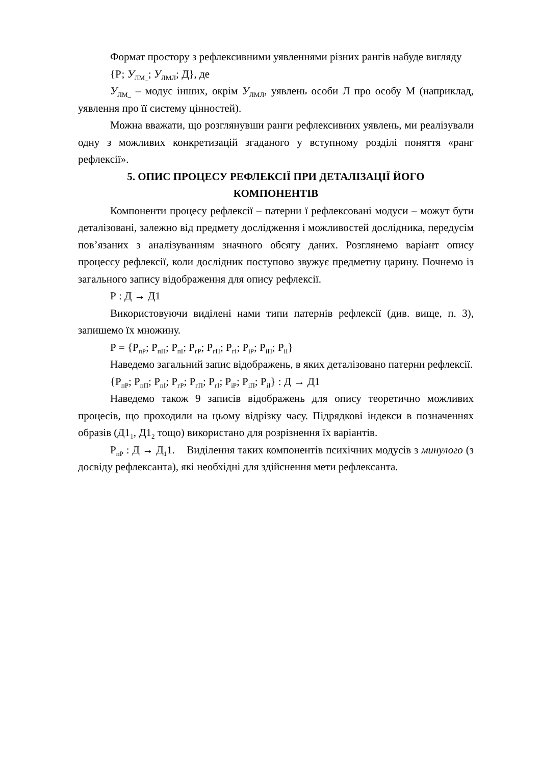Формат простору з рефлексивними уявленнями різних рангів набуде вигляду
{Р; У<sub>ЛМ_</sub>; У<sub>ЛМЛ</sub>; Д}, де
У<sub>ЛМ_</sub> – модус інших, окрім У<sub>ЛМЛ</sub>, уявлень особи Л про особу М (наприклад, уявлення про її систему цінностей).
Можна вважати, що розглянувши ранги рефлексивних уявлень, ми реалізували одну з можливих конкретизацій згаданого у вступному розділі поняття «ранг рефлексії».
5. ОПИС ПРОЦЕСУ РЕФЛЕКСІЇ ПРИ ДЕТАЛІЗАЦІЇ ЙОГО
КОМПОНЕНТІВ
Компоненти процесу рефлексії – патерни ї рефлексовані модуси – можут бути деталізовані, залежно від предмету дослідження і можливостей дослідника, передусім пов’язаних з аналізуванням значного обсягу даних. Розглянемо варіант опису процессу рефлексії, коли дослідник поступово звужує предметну царину. Почнемо із загального запису відображення для опису рефлексії.
Р : Д → Д1
Використовуючи виділені нами типи патернів рефлексії (див. вище, п. 3), запишемо їх множину.
Р = {Р<sub>пР</sub>; Р<sub>пП</sub>; Р<sub>пІ</sub>; Р<sub>гР</sub>; Р<sub>гП</sub>; Р<sub>гІ</sub>; Р<sub>іР</sub>; Р<sub>іП</sub>; Р<sub>іІ</sub>}
Наведемо загальний запис відображень, в яких деталізовано патерни рефлексії.
{Р<sub>пР</sub>; Р<sub>пП</sub>; Р<sub>пІ</sub>; Р<sub>гР</sub>; Р<sub>гП</sub>; Р<sub>гІ</sub>; Р<sub>іР</sub>; Р<sub>іП</sub>; Р<sub>іІ</sub>} : Д → Д1
Наведемо також 9 записів відображень для опису теоретично можливих процесів, що проходили на цьому відрізку часу. Підрядкові індекси в позначеннях образів (Д1<sub>1</sub>, Д1<sub>2</sub> тощо) використано для розрізнення їх варіантів.
Р<sub>пР</sub> : Д → Д<sub>1</sub>1. Виділення таких компонентів психічних модусів з минулого (з досвіду рефлексанта), які необхідні для здійснення мети рефлексанта.